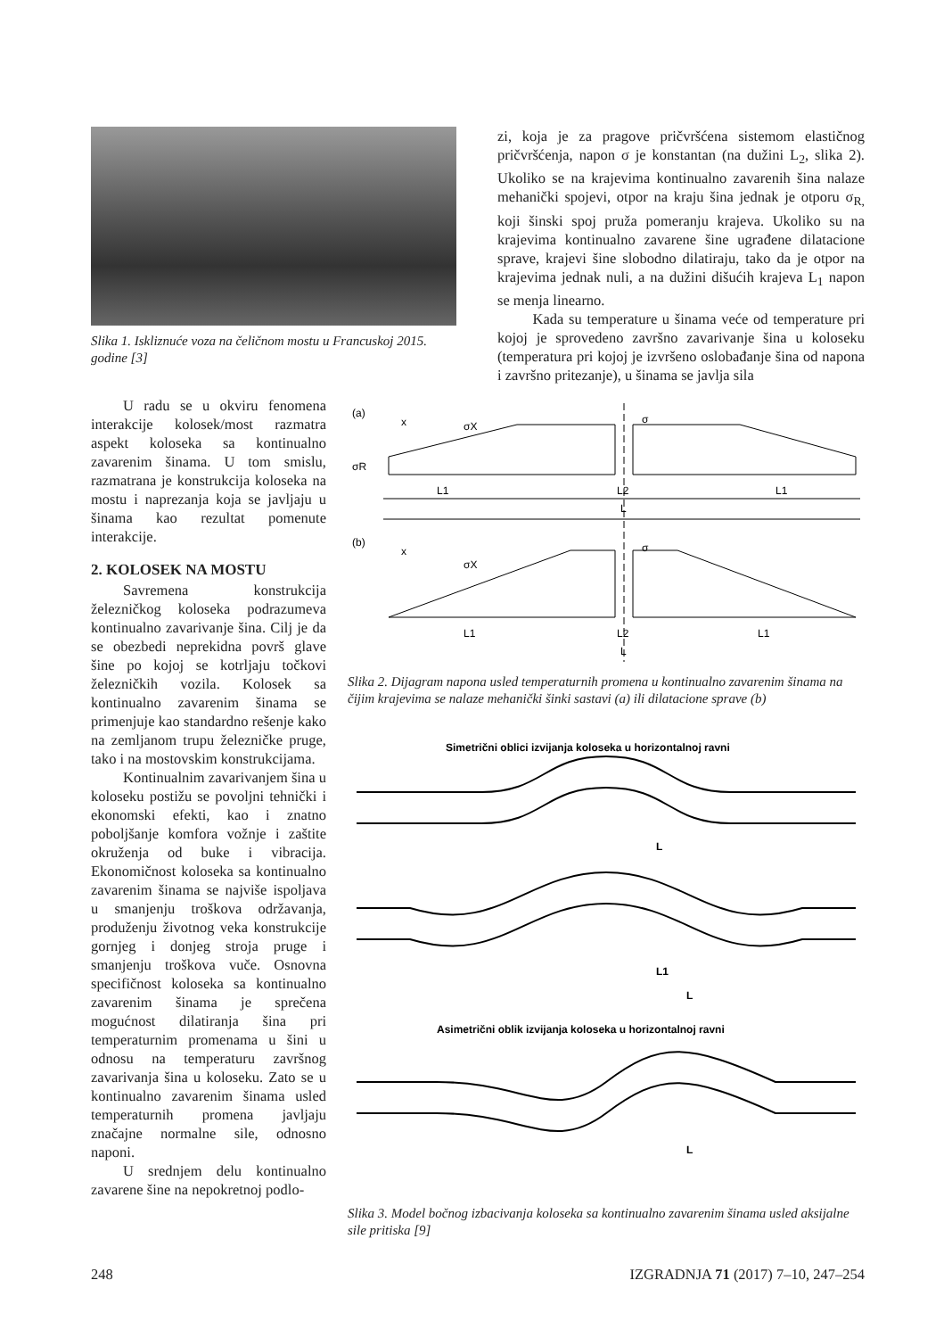Slika 1. Iskliznuće voza na čeličnom mostu u Francuskoj 2015. godine [3]
zi, koja je za pragove pričvršćena sistemom elastičnog pričvršćenja, napon σ je konstantan (na dužini L<sub>2</sub>, slika 2). Ukoliko se na krajevima kontinualno zavarenih šina nalaze mehanički spojevi, otpor na kraju šina jednak je otporu σ<sub>R,</sub> koji šinski spoj pruža pomeranju krajeva. Ukoliko su na krajevima kontinualno zavarene šine ugrađene dilatacione sprave, krajevi šine slobodno dilatiraju, tako da je otpor na krajevima jednak nuli, a na dužini dišućih krajeva L<sub>1</sub> napon se menja linearno.
Kada su temperature u šinama veće od temperature pri kojoj je sprovedeno završno zavarivanje šina u koloseku (temperatura pri kojoj je izvršeno oslobađanje šina od napona i završno pritezanje), u šinama se javlja sila
U radu se u okviru fenomena interakcije kolosek/most razmatra aspekt koloseka sa kontinualno zavarenim šinama. U tom smislu, razmatrana je konstrukcija koloseka na mostu i naprezanja koja se javljaju u šinama kao rezultat pomenute interakcije.
2. KOLOSEK NA MOSTU
Savremena konstrukcija železničkog koloseka podrazumeva kontinualno zavarivanje šina. Cilj je da se obezbedi neprekidna površ glave šine po kojoj se kotrljaju točkovi železničkih vozila. Kolosek sa kontinualno zavarenim šinama se primenjuje kao standardno rešenje kako na zemljanom trupu železničke pruge, tako i na mostovskim konstrukcijama.
Kontinualnim zavarivanjem šina u koloseku postižu se povoljni tehnički i ekonomski efekti, kao i znatno poboljšanje komfora vožnje i zaštite okruženja od buke i vibracija. Ekonomičnost koloseka sa kontinualno zavarenim šinama se najviše ispoljava u smanjenju troškova održavanja, produženju životnog veka konstrukcije gornjeg i donjeg stroja pruge i smanjenju troškova vuče. Osnovna specifičnost koloseka sa kontinualno zavarenim šinama je sprečena mogućnost dilatiranja šina pri temperaturnim promenama u šini u odnosu na temperaturu završnog zavarivanja šina u koloseku. Zato se u kontinualno zavarenim šinama usled temperaturnih promena javljaju značajne normalne sile, odnosno naponi.
U srednjem delu kontinualno zavarene šine na nepokretnoj podlo-
(a)
x
σX
σ
σR
L1
L2
L1
L
(b)
x
σX
σ
L1
L2
L1
L
Slika 2. Dijagram napona usled temperaturnih promena u kontinualno zavarenim šinama na čijim krajevima se nalaze mehanički šinki sastavi (a) ili dilatacione sprave (b)
Simetrični oblici izvijanja koloseka u horizontalnoj ravni
L
L1
L
Asimetrični oblik izvijanja koloseka u horizontalnoj ravni
L
Slika 3. Model bočnog izbacivanja koloseka sa kontinualno zavarenim šinama usled aksijalne sile pritiska [9]
248 IZGRADNJA 71 (2017) 7–10, 247–254